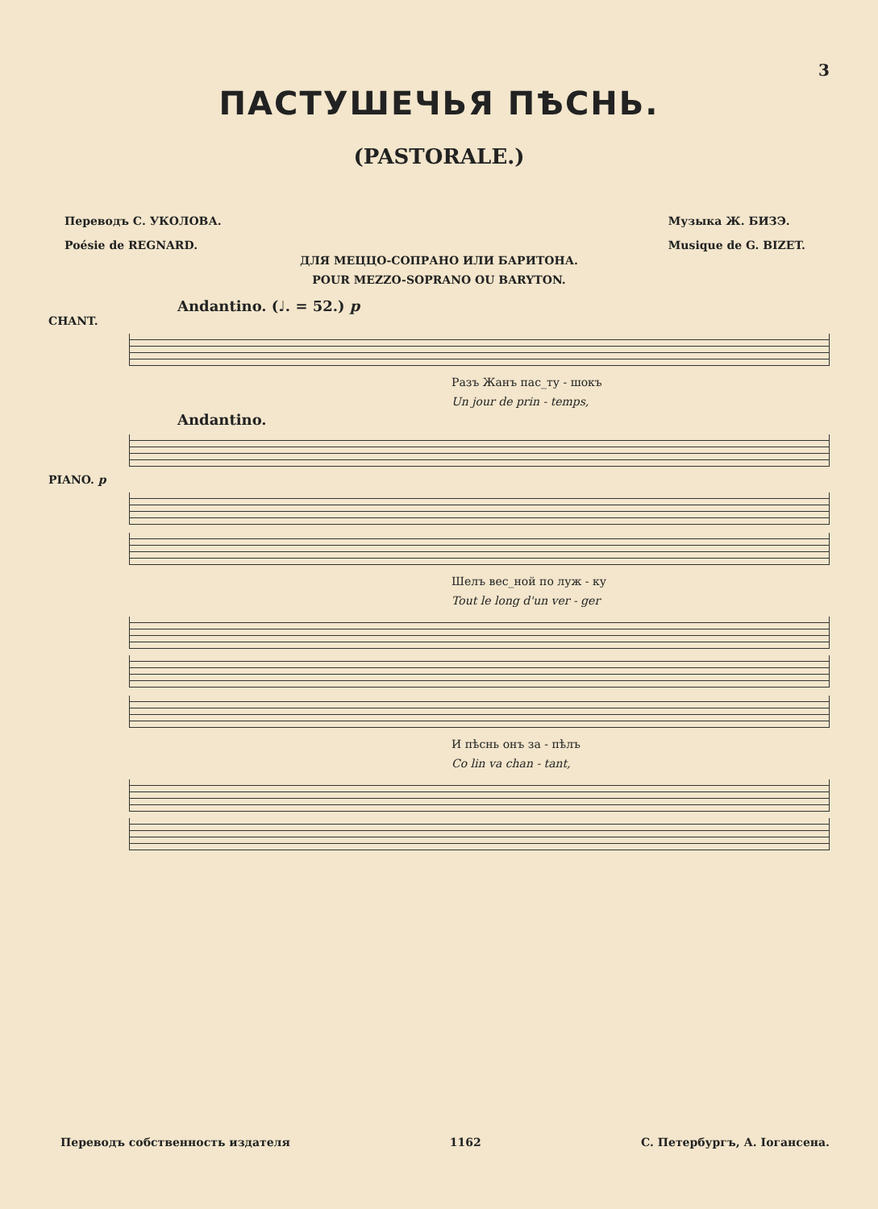3
ПАСТУШЕЧЬЯ ПѢСНЬ.
(PASTORALE.)
Переводъ С. УКОЛОВА.
Poésie de REGNARD.
Музыка Ж. БИЗЭ.
Musique de G. BIZET.
ДЛЯ МЕЦЦО-СОПРАНО ИЛИ БАРИТОНА.
POUR MEZZO-SOPRANO OU BARYTON.
Andantino. (♩. = 52.) p
CHANT.
Разъ Жанъ пас_ту - шокъ
Un jour de prin - temps,
Andantino.
PIANO. p
Шелъ вес_ной по луж - ку
Tout le long d'un ver - ger
И пѣснь онъ за - пѣлъ
Co lin va chan - tant,
Переводъ собственность издателя 1162 С. Петербургъ, А. Іогансена.